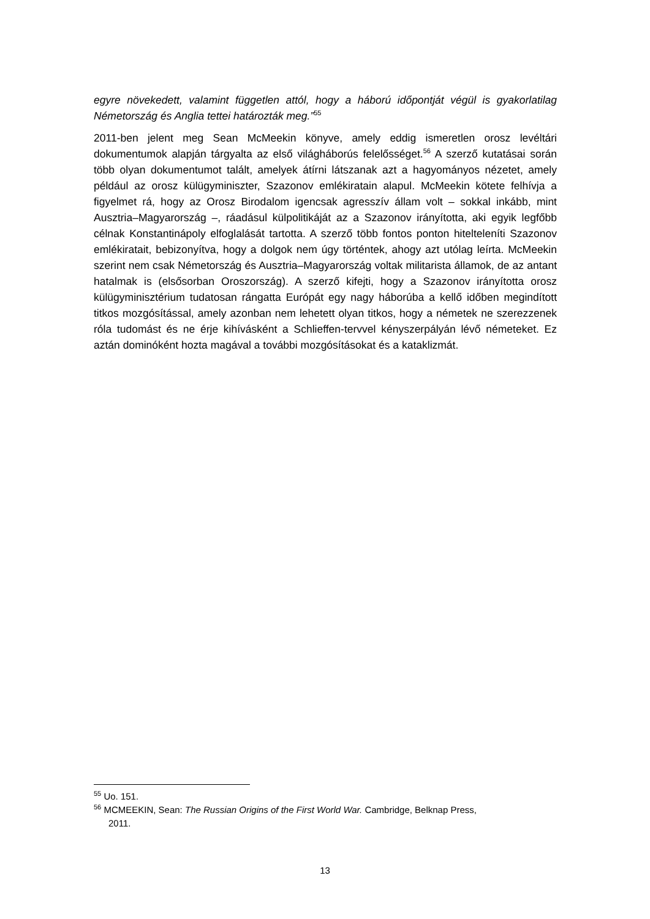egyre növekedett, valamint független attól, hogy a háború időpontját végül is gyakorlatilag Németország és Anglia tettei határozták meg.”<sup>55</sup>
2011-ben jelent meg Sean McMeekin könyve, amely eddig ismeretlen orosz levéltári dokumentumok alapján tárgyalta az első világháborús felelősséget.<sup>56</sup> A szerző kutatásai során több olyan dokumentumot talált, amelyek átírni látszanak azt a hagyományos nézetet, amely például az orosz külügyminiszter, Szazonov emlékiratain alapul. McMeekin kötete felhívja a figyelmet rá, hogy az Orosz Birodalom igencsak agresszív állam volt – sokkal inkább, mint Ausztria–Magyarország –, ráadásul külpolitikáját az a Szazonov irányította, aki egyik legfőbb célnak Konstantinápoly elfoglalását tartotta. A szerző több fontos ponton hitelteleníti Szazonov emlékiratait, bebizonyítva, hogy a dolgok nem úgy történtek, ahogy azt utólag leírta. McMeekin szerint nem csak Németország és Ausztria–Magyarország voltak militarista államok, de az antant hatalmak is (elsősorban Oroszország). A szerző kifejti, hogy a Szazonov irányította orosz külügyminisztérium tudatosan rángatta Európát egy nagy háborúba a kellő időben megindított titkos mozgósítással, amely azonban nem lehetett olyan titkos, hogy a németek ne szerezzenek róla tudomást és ne érje kihívásként a Schlieffen-tervvel kényszerpályán lévő németeket. Ez aztán dominóként hozta magával a további mozgósításokat és a kataklizmát.
<sup>55</sup> Uo. 151.
<sup>56</sup> MCMEEKIN, Sean: The Russian Origins of the First World War. Cambridge, Belknap Press,
2011.
13